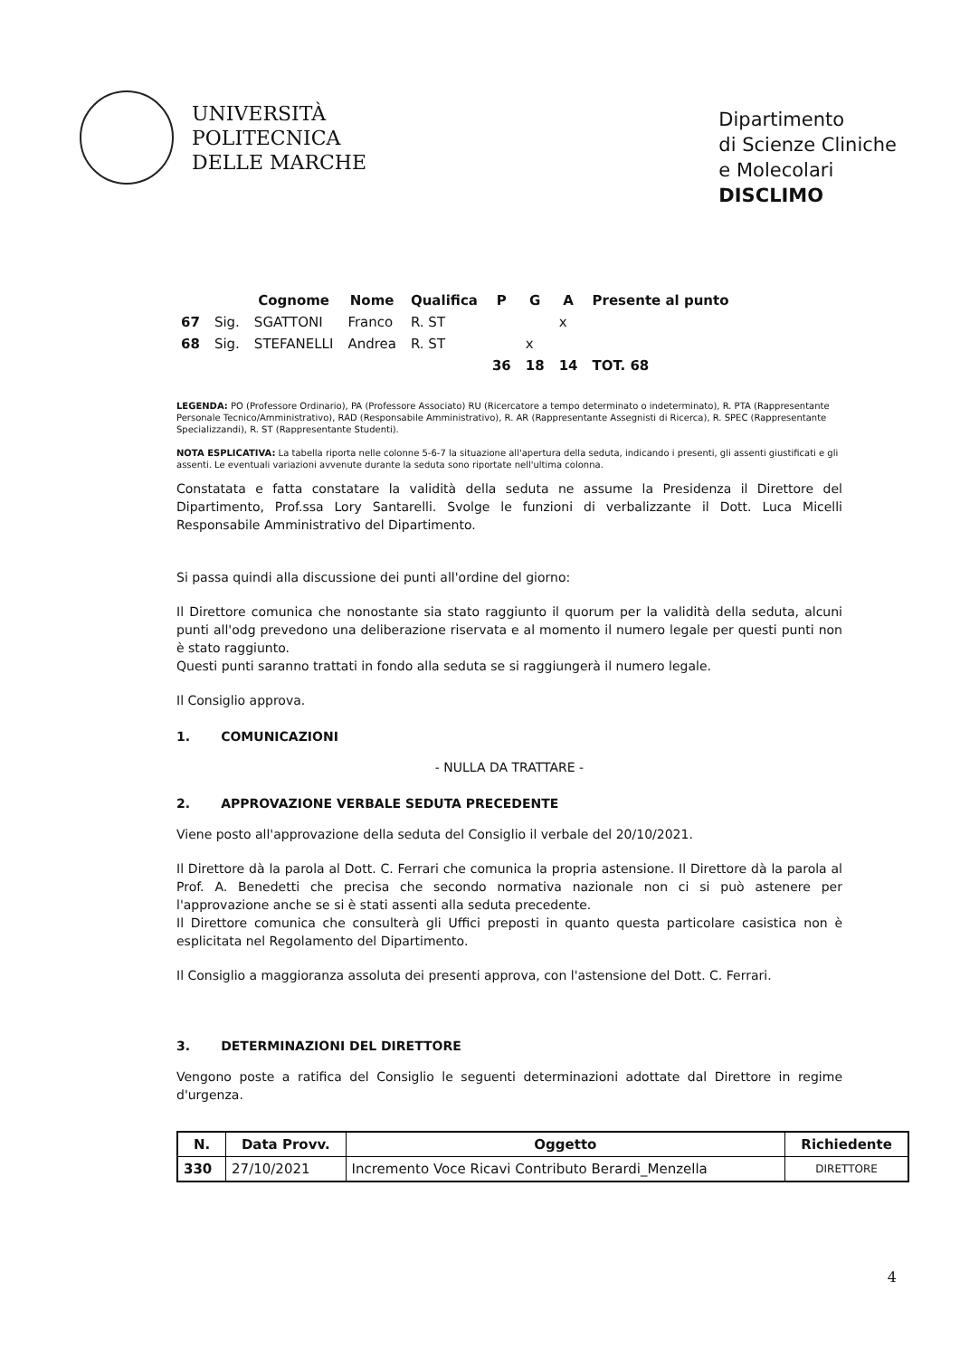UNIVERSITÀ
POLITECNICA
DELLE MARCHE
Dipartimento
di Scienze Cliniche
e Molecolari
DISCLIMO
| | | Cognome | Nome | Qualifica | P | G | A | Presente al punto |
| --- | --- | --- | --- | --- | --- | --- | --- | --- |
| 67 | Sig. | SGATTONI | Franco | R. ST | | | x | |
| 68 | Sig. | STEFANELLI | Andrea | R. ST | | x | | |
| | | | | | 36 | 18 | 14 | TOT. 68 |
LEGENDA: PO (Professore Ordinario), PA (Professore Associato) RU (Ricercatore a tempo determinato o indeterminato), R. PTA (Rappresentante Personale Tecnico/Amministrativo), RAD (Responsabile Amministrativo), R. AR (Rappresentante Assegnisti di Ricerca), R. SPEC (Rappresentante Specializzandi), R. ST (Rappresentante Studenti).
NOTA ESPLICATIVA: La tabella riporta nelle colonne 5-6-7 la situazione all'apertura della seduta, indicando i presenti, gli assenti giustificati e gli assenti. Le eventuali variazioni avvenute durante la seduta sono riportate nell'ultima colonna.
Constatata e fatta constatare la validità della seduta ne assume la Presidenza il Direttore del Dipartimento, Prof.ssa Lory Santarelli. Svolge le funzioni di verbalizzante il Dott. Luca Micelli Responsabile Amministrativo del Dipartimento.
Si passa quindi alla discussione dei punti all'ordine del giorno:
Il Direttore comunica che nonostante sia stato raggiunto il quorum per la validità della seduta, alcuni punti all'odg prevedono una deliberazione riservata e al momento il numero legale per questi punti non è stato raggiunto.
Questi punti saranno trattati in fondo alla seduta se si raggiungerà il numero legale.
Il Consiglio approva.
1. COMUNICAZIONI
- NULLA DA TRATTARE -
2. APPROVAZIONE VERBALE SEDUTA PRECEDENTE
Viene posto all'approvazione della seduta del Consiglio il verbale del 20/10/2021.
Il Direttore dà la parola al Dott. C. Ferrari che comunica la propria astensione. Il Direttore dà la parola al Prof. A. Benedetti che precisa che secondo normativa nazionale non ci si può astenere per l'approvazione anche se si è stati assenti alla seduta precedente.
Il Direttore comunica che consulterà gli Uffici preposti in quanto questa particolare casistica non è esplicitata nel Regolamento del Dipartimento.
Il Consiglio a maggioranza assoluta dei presenti approva, con l'astensione del Dott. C. Ferrari.
3. DETERMINAZIONI DEL DIRETTORE
Vengono poste a ratifica del Consiglio le seguenti determinazioni adottate dal Direttore in regime d'urgenza.
| N. | Data Provv. | Oggetto | Richiedente |
| --- | --- | --- | --- |
| 330 | 27/10/2021 | Incremento Voce Ricavi Contributo Berardi_Menzella | DIRETTORE |
4